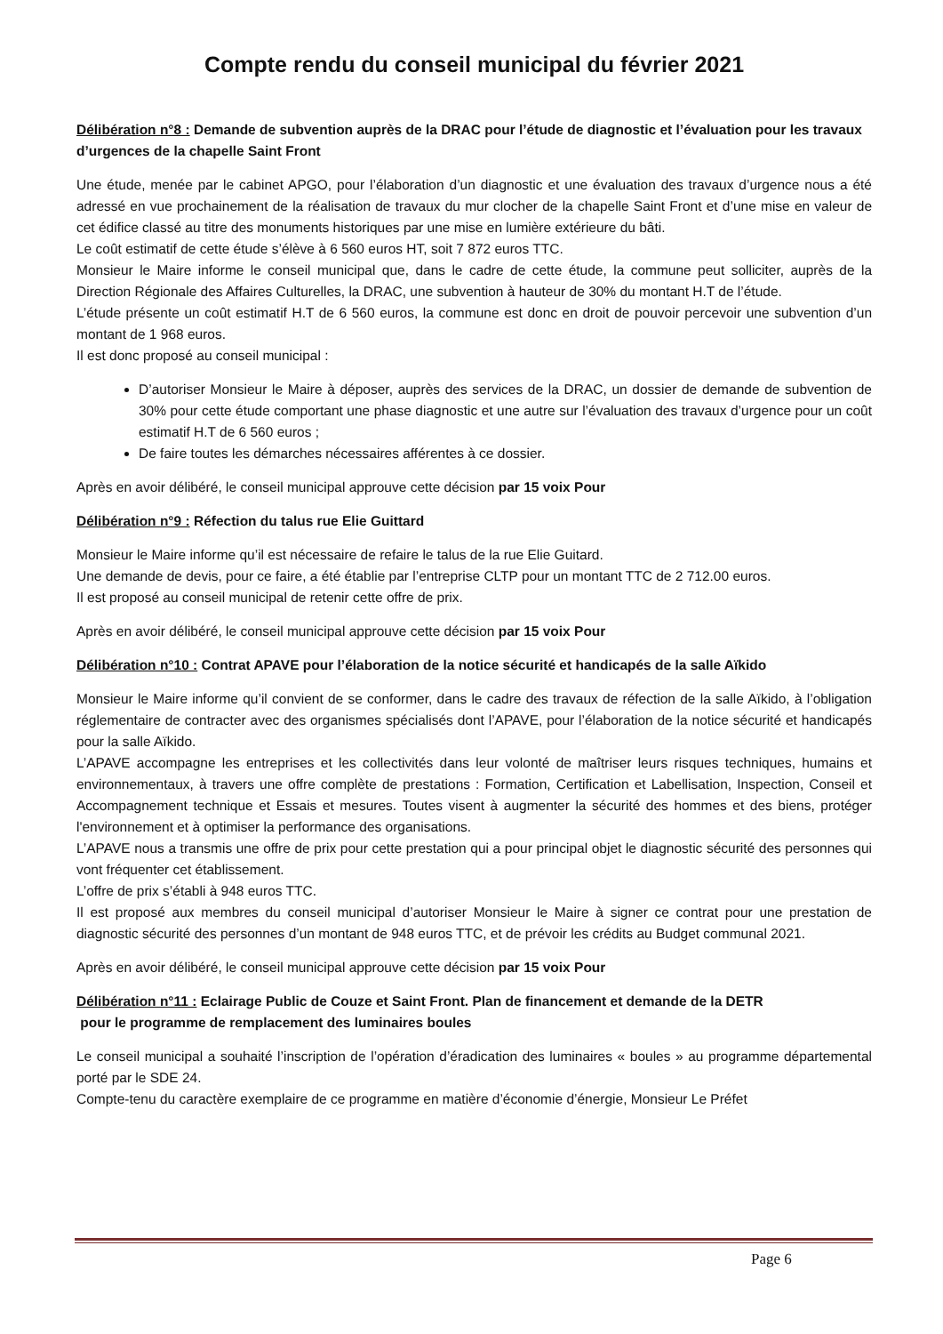Compte rendu du conseil municipal du février 2021
Délibération n°8 : Demande de subvention auprès de la DRAC pour l’étude de diagnostic et l’évaluation pour les travaux d’urgences de la chapelle Saint Front
Une étude, menée par le cabinet APGO, pour l’élaboration d’un diagnostic et une évaluation des travaux d’urgence nous a été adressé en vue prochainement de la réalisation de travaux du mur clocher de la chapelle Saint Front et d’une mise en valeur de cet édifice classé au titre des monuments historiques par une mise en lumière extérieure du bâti.
Le coût estimatif de cette étude s’élève à 6 560 euros HT, soit 7 872 euros TTC.
Monsieur le Maire informe le conseil municipal que, dans le cadre de cette étude, la commune peut solliciter, auprès de la Direction Régionale des Affaires Culturelles, la DRAC, une subvention à hauteur de 30% du montant H.T de l’étude.
L’étude présente un coût estimatif H.T de 6 560 euros, la commune est donc en droit de pouvoir percevoir une subvention d’un montant de 1 968 euros.
Il est donc proposé au conseil municipal :
D’autoriser Monsieur le Maire à déposer, auprès des services de la DRAC, un dossier de demande de subvention de 30% pour cette étude comportant une phase diagnostic et une autre sur l’évaluation des travaux d’urgence pour un coût estimatif H.T de 6 560 euros ;
De faire toutes les démarches nécessaires afférentes à ce dossier.
Après en avoir délibéré, le conseil municipal approuve cette décision par 15 voix Pour
Délibération n°9 : Réfection du talus rue Elie Guittard
Monsieur le Maire informe qu’il est nécessaire de refaire le talus de la rue Elie Guitard.
Une demande de devis, pour ce faire, a été établie par l’entreprise CLTP pour un montant TTC de 2 712.00 euros.
Il est proposé au conseil municipal de retenir cette offre de prix.
Après en avoir délibéré, le conseil municipal approuve cette décision par 15 voix Pour
Délibération n°10 : Contrat APAVE pour l’élaboration de la notice sécurité et handicapés de la salle Aïkido
Monsieur le Maire informe qu’il convient de se conformer, dans le cadre des travaux de réfection de la salle Aïkido, à l’obligation réglementaire de contracter avec des organismes spécialisés dont l’APAVE, pour l’élaboration de la notice sécurité et handicapés pour la salle Aïkido.
L’APAVE accompagne les entreprises et les collectivités dans leur volonté de maîtriser leurs risques techniques, humains et environnementaux, à travers une offre complète de prestations : Formation, Certification et Labellisation, Inspection, Conseil et Accompagnement technique et Essais et mesures. Toutes visent à augmenter la sécurité des hommes et des biens, protéger l'environnement et à optimiser la performance des organisations.
L’APAVE nous a transmis une offre de prix pour cette prestation qui a pour principal objet le diagnostic sécurité des personnes qui vont fréquenter cet établissement.
L’offre de prix s’établi à 948 euros TTC.
Il est proposé aux membres du conseil municipal d’autoriser Monsieur le Maire à signer ce contrat pour une prestation de diagnostic sécurité des personnes d’un montant de 948 euros TTC, et de prévoir les crédits au Budget communal 2021.
Après en avoir délibéré, le conseil municipal approuve cette décision par 15 voix Pour
Délibération n°11 : Eclairage Public de Couze et Saint Front. Plan de financement et demande de la DETR
pour le programme de remplacement des luminaires boules
Le conseil municipal a souhaité l’inscription de l’opération d’éradication des luminaires « boules » au programme départemental porté par le SDE 24.
Compte-tenu du caractère exemplaire de ce programme en matière d’économie d’énergie, Monsieur Le Préfet
Page 6